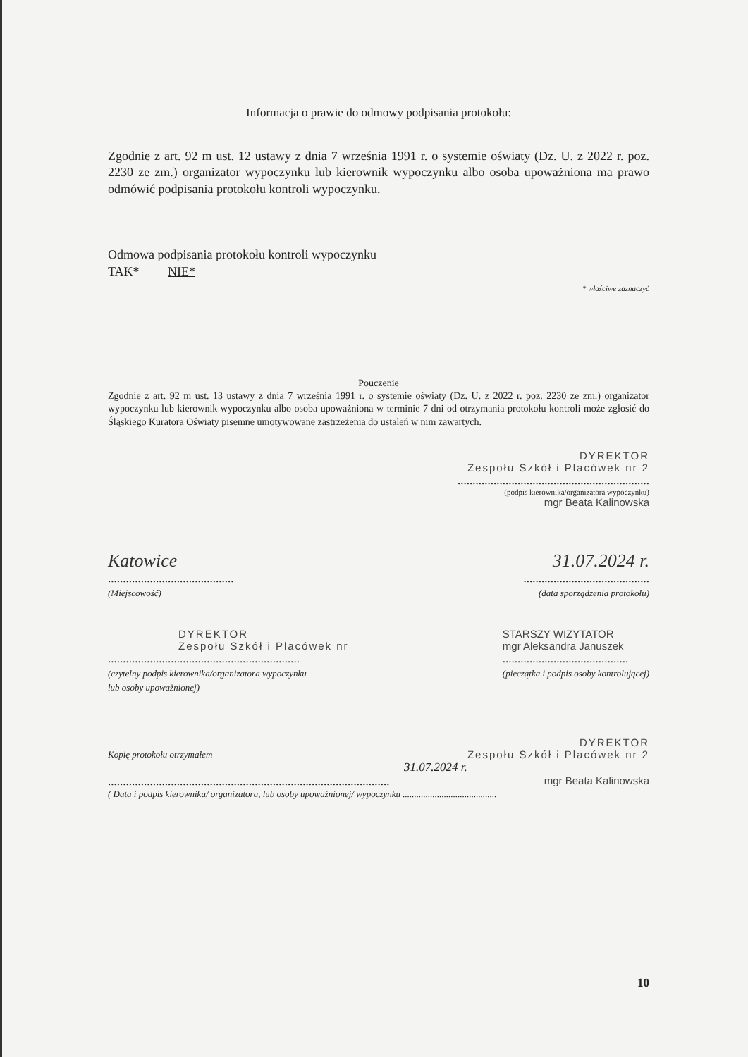Informacja o prawie do odmowy podpisania protokołu:
Zgodnie z art. 92 m ust. 12 ustawy z dnia 7 września 1991 r. o systemie oświaty (Dz. U. z 2022 r. poz. 2230 ze zm.) organizator wypoczynku lub kierownik wypoczynku albo osoba upoważniona ma prawo odmówić podpisania protokołu kontroli wypoczynku.
Odmowa podpisania protokołu kontroli wypoczynku
TAK* NIE*
* właściwe zaznaczyć
Pouczenie
Zgodnie z art. 92 m ust. 13 ustawy z dnia 7 września 1991 r. o systemie oświaty (Dz. U. z 2022 r. poz. 2230 ze zm.) organizator wypoczynku lub kierownik wypoczynku albo osoba upoważniona w terminie 7 dni od otrzymania protokołu kontroli może zgłosić do Śląskiego Kuratora Oświaty pisemne umotywowane zastrzeżenia do ustaleń w nim zawartych.
DYREKTOR
Zespołu Szkół i Placówek nr 2
................................................................
(podpis kierownika/organizatora wypoczynku)
mgr Beata Kalinowska
Katowice
..........................................
(Miejscowość)
31.07.2024 r.
..........................................
(data sporządzenia protokołu)
DYREKTOR
Zespołu Szkół i Placówek nr
................................................................
(czytelny podpis kierownika/organizatora wypoczynku
lub osoby upoważnionej)
STARSZY WIZYTATOR
mgr Aleksandra Januszek
..........................................
(pieczątka i podpis osoby kontrolującej)
Kopię protokołu otrzymałem
DYREKTOR
Zespołu Szkół i Placówek nr 2
31.07.2024 r.
.............................................................................................. mgr Beata Kalinowska
( Data i podpis kierownika/ organizatora, lub osoby upoważnionej/ wypoczynku .........................................
10